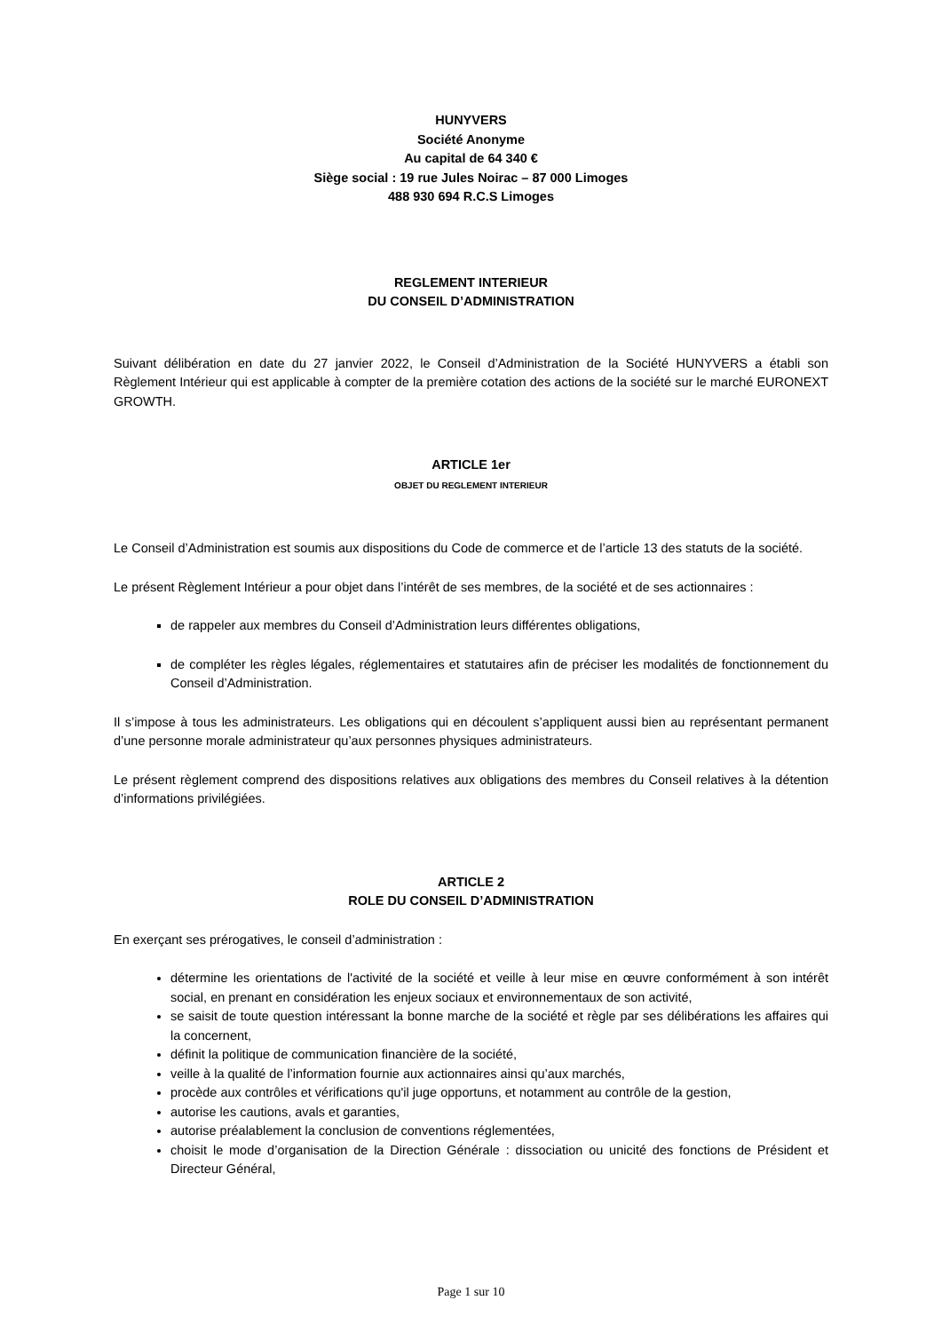HUNYVERS
Société Anonyme
Au capital de 64 340 €
Siège social : 19 rue Jules Noirac – 87 000 Limoges
488 930 694 R.C.S Limoges
REGLEMENT INTERIEUR
DU CONSEIL D’ADMINISTRATION
Suivant délibération en date du 27 janvier 2022, le Conseil d’Administration de la Société HUNYVERS a établi son Règlement Intérieur qui est applicable à compter de la première cotation des actions de la société sur le marché EURONEXT GROWTH.
ARTICLE 1er
OBJET DU REGLEMENT INTERIEUR
Le Conseil d’Administration est soumis aux dispositions du Code de commerce et de l’article 13 des statuts de la société.
Le présent Règlement Intérieur a pour objet dans l’intérêt de ses membres, de la société et de ses actionnaires :
de rappeler aux membres du Conseil d’Administration leurs différentes obligations,
de compléter les règles légales, réglementaires et statutaires afin de préciser les modalités de fonctionnement du Conseil d’Administration.
Il s’impose à tous les administrateurs. Les obligations qui en découlent s’appliquent aussi bien au représentant permanent d’une personne morale administrateur qu’aux personnes physiques administrateurs.
Le présent règlement comprend des dispositions relatives aux obligations des membres du Conseil relatives à la détention d’informations privilégiées.
ARTICLE 2
ROLE DU CONSEIL D’ADMINISTRATION
En exerçant ses prérogatives, le conseil d’administration :
détermine les orientations de l'activité de la société et veille à leur mise en œuvre conformément à son intérêt social, en prenant en considération les enjeux sociaux et environnementaux de son activité,
se saisit de toute question intéressant la bonne marche de la société et règle par ses délibérations les affaires qui la concernent,
définit la politique de communication financière de la société,
veille à la qualité de l’information fournie aux actionnaires ainsi qu’aux marchés,
procède aux contrôles et vérifications qu'il juge opportuns, et notamment au contrôle de la gestion,
autorise les cautions, avals et garanties,
autorise préalablement la conclusion de conventions réglementées,
choisit le mode d’organisation de la Direction Générale : dissociation ou unicité des fonctions de Président et Directeur Général,
Page 1 sur 10